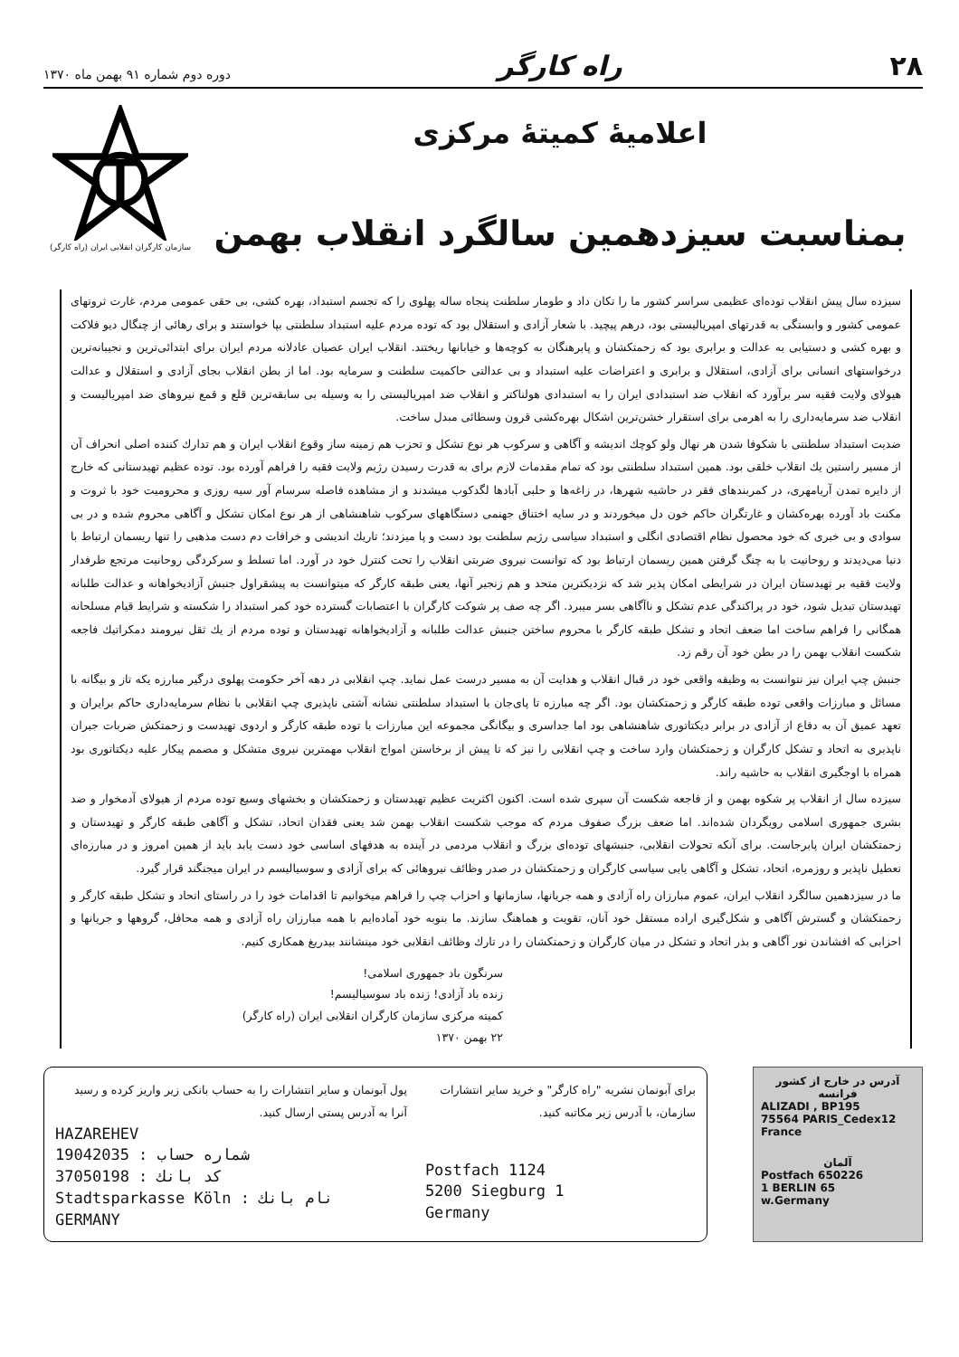۲۸ راه کارگر دوره دوم شماره ۹۱ بهمن ماه ۱۳۷۰
اعلامیهٔ کمیتهٔ مرکزی
بمناسبت سیزدهمین سالگرد انقلاب بهمن
سازمان کارگران انقلابی ایران (راه کارگر)
سیزده سال پیش انقلاب توده‌ای عظیمی سراسر کشور ما را تکان داد و طومار سلطنت پنجاه ساله پهلوی را که تجسم استبداد، بهره کشی، بی حقی عمومی مردم، غارت ثروتهای عمومی کشور و وابستگی به قدرتهای امپریالیستی بود، درهم پیچید. با شعار آزادی و استقلال بود که توده مردم علیه استبداد سلطنتی بپا خواستند و برای رهائی از چنگال دیو فلاکت و بهره کشی و دستیابی به عدالت و برابری بود که زحمتکشان و پابرهنگان به کوچه‌ها و خیابانها ریختند. انقلاب ایران عصیان عادلانه مردم ایران برای ابتدائی‌ترین و نجیبانه‌ترین درخواستهای انسانی برای آزادی، استقلال و برابری و اعتراضات علیه استبداد و بی عدالتی حاکمیت سلطنت و سرمایه بود. اما از بطن انقلاب بجای آزادی و استقلال و عدالت هیولای ولایت فقیه سر برآورد که انقلاب ضد استبدادی ایران را به استبدادی هولناکتر و انقلاب ضد امپریالیستی را به وسیله بی سابقه‌ترین قلع و قمع نیروهای ضد امپریالیست و انقلاب ضد سرمایه‌داری را به اهرمی برای استقرار خشن‌ترین اشکال بهره‌کشی قرون وسطائی مبدل ساخت.
ضدیت استبداد سلطنتی با شکوفا شدن هر نهال ولو کوچك اندیشه و آگاهی و سرکوب هر نوع تشکل و تحزب هم زمینه ساز وقوع انقلاب ایران و هم تدارك کننده اصلی انحراف آن از مسیر راستین یك انقلاب خلقی بود. همین استبداد سلطنتی بود که تمام مقدمات لازم برای به قدرت رسیدن رژیم ولایت فقیه را فراهم آورده بود. توده عظیم تهیدستانی که خارج از دایره تمدن آریامهری، در کمربندهای فقر در حاشیه شهرها، در زاغه‌ها و حلبی آبادها لگدکوب میشدند و از مشاهده فاصله سرسام آور سیه روزی و محرومیت خود با ثروت و مکنت باد آورده بهره‌کشان و غارتگران حاکم خون دل میخوردند و در سایه اختناق جهنمی دستگاههای سرکوب شاهنشاهی از هر نوع امکان تشکل و آگاهی محروم شده و در بی سوادی و بی خبری که خود محصول نظام اقتصادی انگلی و استبداد سیاسی رژیم سلطنت بود دست و پا میزدند؛ تاریك اندیشی و خرافات دم دست مذهبی را تنها ریسمان ارتباط با دنیا می‌دیدند و روحانیت با به چنگ گرفتن همین ریسمان ارتباط بود که توانست نیروی ضربتی انقلاب را تحت کنترل خود در آورد. اما تسلط و سرکردگی روحانیت مرتجع طرفدار ولایت فقیه بر تهیدستان ایران در شرایطی امکان پذیر شد که نزدیکترین متحد و هم زنجیر آنها، یعنی طبقه کارگر که میتوانست به پیشقراول جنبش آزادیخواهانه و عدالت طلبانه تهیدستان تبدیل شود، خود در پراکندگی عدم تشکل و ناآگاهی بسر میبرد. اگر چه صف پر شوکت کارگران با اعتصابات گسترده خود کمر استبداد را شکسته و شرایط قیام مسلحانه همگانی را فراهم ساخت اما ضعف اتحاد و تشکل طبقه کارگر با محروم ساختن جنبش عدالت طلبانه و آزادیخواهانه تهیدستان و توده مردم از یك ثقل نیرومند دمکراتیك فاجعه شکست انقلاب بهمن را در بطن خود آن رقم زد.
جنبش چپ ایران نیز نتوانست به وظیفه واقعی خود در قبال انقلاب و هدایت آن به مسیر درست عمل نماید. چپ انقلابی در دهه آخر حکومت پهلوی درگیر مبارزه یکه تاز و بیگانه با مسائل و مبارزات واقعی توده طبقه کارگر و زحمتکشان بود. اگر چه مبارزه تا پای‌جان با استبداد سلطنتی نشانه آشتی ناپذیری چپ انقلابی با نظام سرمایه‌داری حاکم برایران و تعهد عمیق آن به دفاع از آزادی در برابر دیکتاتوری شاهنشاهی بود اما جداسری و بیگانگی مجموعه این مبارزات با توده طبقه کارگر و اردوی تهیدست و زحمتکش ضربات جبران ناپذیری به اتحاد و تشکل کارگران و زحمتکشان وارد ساخت و چپ انقلابی را نیز که تا پیش از برخاستن امواج انقلاب مهمترین نیروی متشکل و مصمم پیکار علیه دیکتاتوری بود همراه با اوجگیری انقلاب به حاشیه راند.
سیزده سال از انقلاب پر شکوه بهمن و از فاجعه شکست آن سپری شده است. اکنون اکثریت عظیم تهیدستان و زحمتکشان و بخشهای وسیع توده مردم از هیولای آدمخوار و ضد بشری جمهوری اسلامی رویگردان شده‌اند. اما ضعف بزرگ صفوف مردم که موجب شکست انقلاب بهمن شد یعنی فقدان اتحاد، تشکل و آگاهی طبقه کارگر و تهیدستان و زحمتکشان ایران پابرجاست. برای آنکه تحولات انقلابی، جنبشهای توده‌ای بزرگ و انقلاب مردمی در آینده به هدفهای اساسی خود دست یابد باید از همین امروز و در مبارزه‌ای تعطیل ناپذیر و روزمره، اتحاد، تشکل و آگاهی یابی سیاسی کارگران و زحمتکشان در صدر وظائف نیروهائی که برای آزادی و سوسیالیسم در ایران میجنگند قرار گیرد.
ما در سیزدهمین سالگرد انقلاب ایران، عموم مبارزان راه آزادی و همه جریانها، سازمانها و احزاب چپ را فراهم میخوانیم تا اقدامات خود را در راستای اتحاد و تشکل طبقه کارگر و زحمتکشان و گسترش آگاهی و شکل‌گیری اراده مستقل خود آنان، تقویت و هماهنگ سازند. ما بنوبه خود آماده‌ایم با همه مبارزان راه آزادی و همه محافل، گروهها و جریانها و احزابی که افشاندن نور آگاهی و بذر اتحاد و تشکل در میان کارگران و زحمتکشان را در تارك وظائف انقلابی خود مینشانند بیدریغ همکاری کنیم.
سرنگون باد جمهوری اسلامی!
زنده باد آزادی! زنده باد سوسیالیسم!
کمیته مرکزی سازمان کارگران انقلابی ایران (راه کارگر)
۲۲ بهمن ۱۳۷۰
آدرس در خارج از کشور
فرانسه
ALIZADI , BP195
75564 PARIS_Cedex12
France
آلمان
Postfach 650226
1 BERLIN 65
w.Germany
برای آبونمان نشریه "راه کارگر" و خرید سایر انتشارات سازمان، با آدرس زیر مکاتبه کنید.
Postfach 1124
5200 Siegburg 1
Germany
پول آبونمان و سایر انتشارات را به حساب بانکی زیر واریز کرده و رسید آنرا به آدرس پستی ارسال کنید.
HAZAREHEV
19042035 : شماره حساب
37050198 : کد بانك
Stadtsparkasse Köln : نام بانك
GERMANY